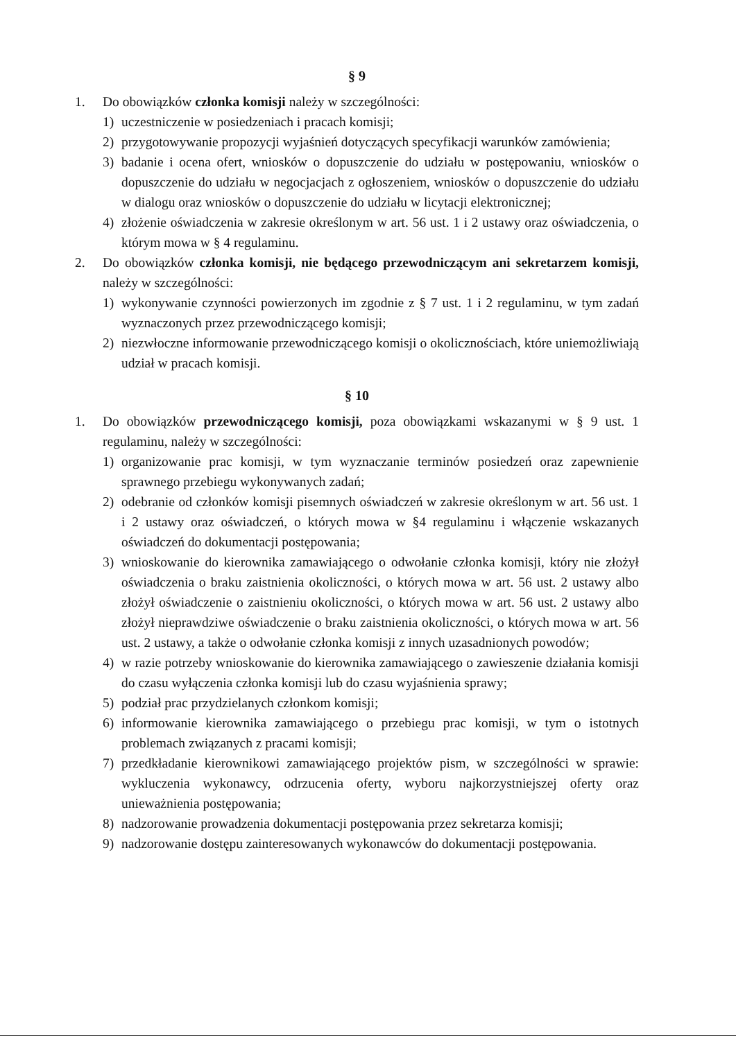§ 9
1. Do obowiązków członka komisji należy w szczególności:
1) uczestniczenie w posiedzeniach i pracach komisji;
2) przygotowywanie propozycji wyjaśnień dotyczących specyfikacji warunków zamówienia;
3) badanie i ocena ofert, wniosków o dopuszczenie do udziału w postępowaniu, wniosków o dopuszczenie do udziału w negocjacjach z ogłoszeniem, wniosków o dopuszczenie do udziału w dialogu oraz wniosków o dopuszczenie do udziału w licytacji elektronicznej;
4) złożenie oświadczenia w zakresie określonym w art. 56 ust. 1 i 2 ustawy oraz oświadczenia, o którym mowa w § 4 regulaminu.
2. Do obowiązków członka komisji, nie będącego przewodniczącym ani sekretarzem komisji, należy w szczególności:
1) wykonywanie czynności powierzonych im zgodnie z § 7 ust. 1 i 2 regulaminu, w tym zadań wyznaczonych przez przewodniczącego komisji;
2) niezwłoczne informowanie przewodniczącego komisji o okolicznościach, które uniemożliwiają udział w pracach komisji.
§ 10
1. Do obowiązków przewodniczącego komisji, poza obowiązkami wskazanymi w § 9 ust. 1 regulaminu, należy w szczególności:
1) organizowanie prac komisji, w tym wyznaczanie terminów posiedzeń oraz zapewnienie sprawnego przebiegu wykonywanych zadań;
2) odebranie od członków komisji pisemnych oświadczeń w zakresie określonym w art. 56 ust. 1 i 2 ustawy oraz oświadczeń, o których mowa w §4 regulaminu i włączenie wskazanych oświadczeń do dokumentacji postępowania;
3) wnioskowanie do kierownika zamawiającego o odwołanie członka komisji, który nie złożył oświadczenia o braku zaistnienia okoliczności, o których mowa w art. 56 ust. 2 ustawy albo złożył oświadczenie o zaistnieniu okoliczności, o których mowa w art. 56 ust. 2 ustawy albo złożył nieprawdziwe oświadczenie o braku zaistnienia okoliczności, o których mowa w art. 56 ust. 2 ustawy, a także o odwołanie członka komisji z innych uzasadnionych powodów;
4) w razie potrzeby wnioskowanie do kierownika zamawiającego o zawieszenie działania komisji do czasu wyłączenia członka komisji lub do czasu wyjaśnienia sprawy;
5) podział prac przydzielanych członkom komisji;
6) informowanie kierownika zamawiającego o przebiegu prac komisji, w tym o istotnych problemach związanych z pracami komisji;
7) przedkładanie kierownikowi zamawiającego projektów pism, w szczególności w sprawie: wykluczenia wykonawcy, odrzucenia oferty, wyboru najkorzystniejszej oferty oraz unieważnienia postępowania;
8) nadzorowanie prowadzenia dokumentacji postępowania przez sekretarza komisji;
9) nadzorowanie dostępu zainteresowanych wykonawców do dokumentacji postępowania.